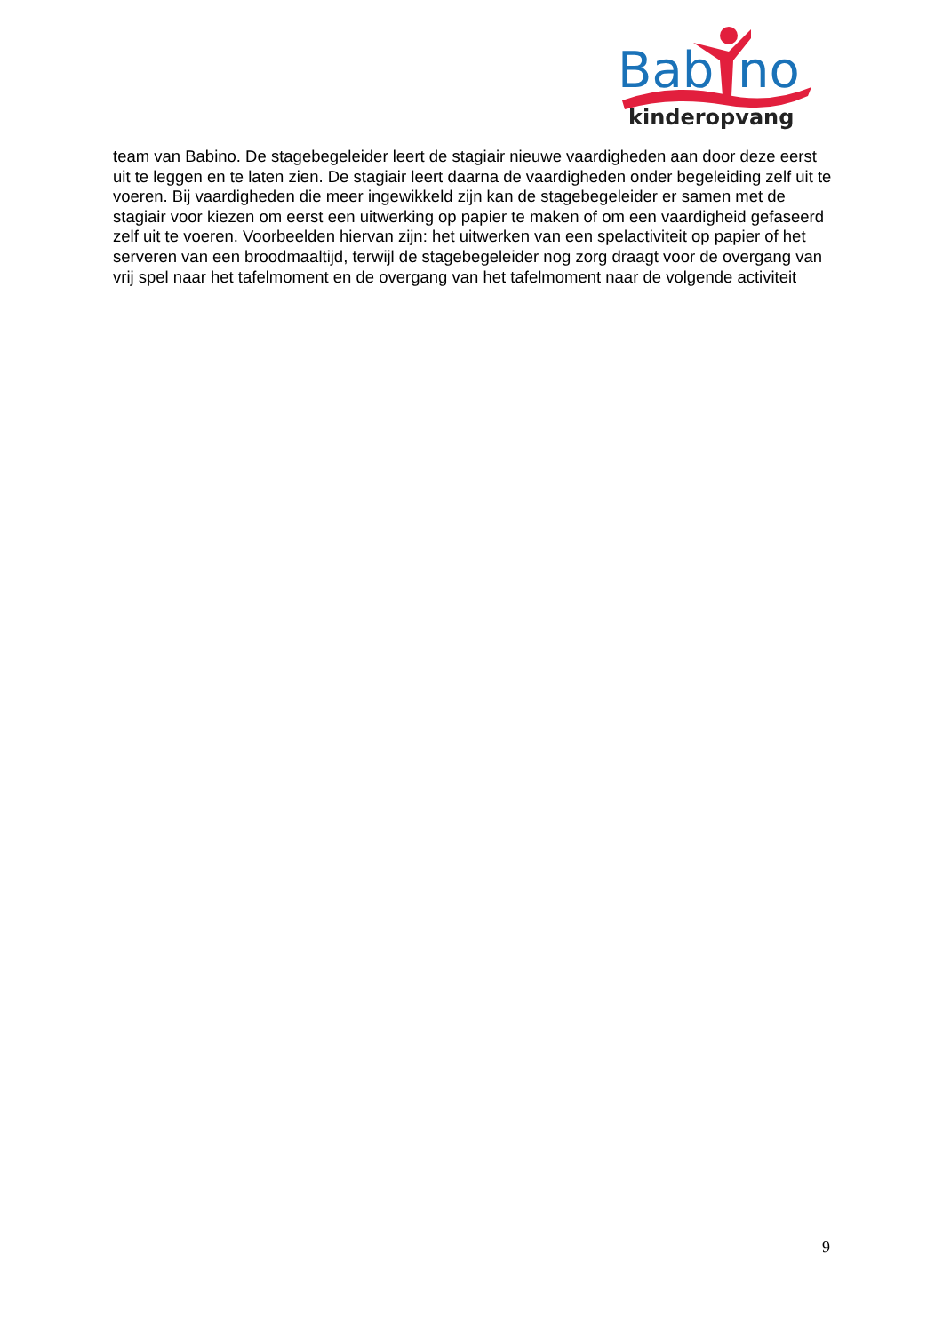Bab
no
kinderopvang
team van Babino. De stagebegeleider leert de stagiair nieuwe vaardigheden aan door deze eerst uit te leggen en te laten zien. De stagiair leert daarna de vaardigheden onder begeleiding zelf uit te voeren. Bij vaardigheden die meer ingewikkeld zijn kan de stagebegeleider er samen met de stagiair voor kiezen om eerst een uitwerking op papier te maken of om een vaardigheid gefaseerd zelf uit te voeren. Voorbeelden hiervan zijn: het uitwerken van een spelactiviteit op papier of het serveren van een broodmaaltijd, terwijl de stagebegeleider nog zorg draagt voor de overgang van vrij spel naar het tafelmoment en de overgang van het tafelmoment naar de volgende activiteit
9